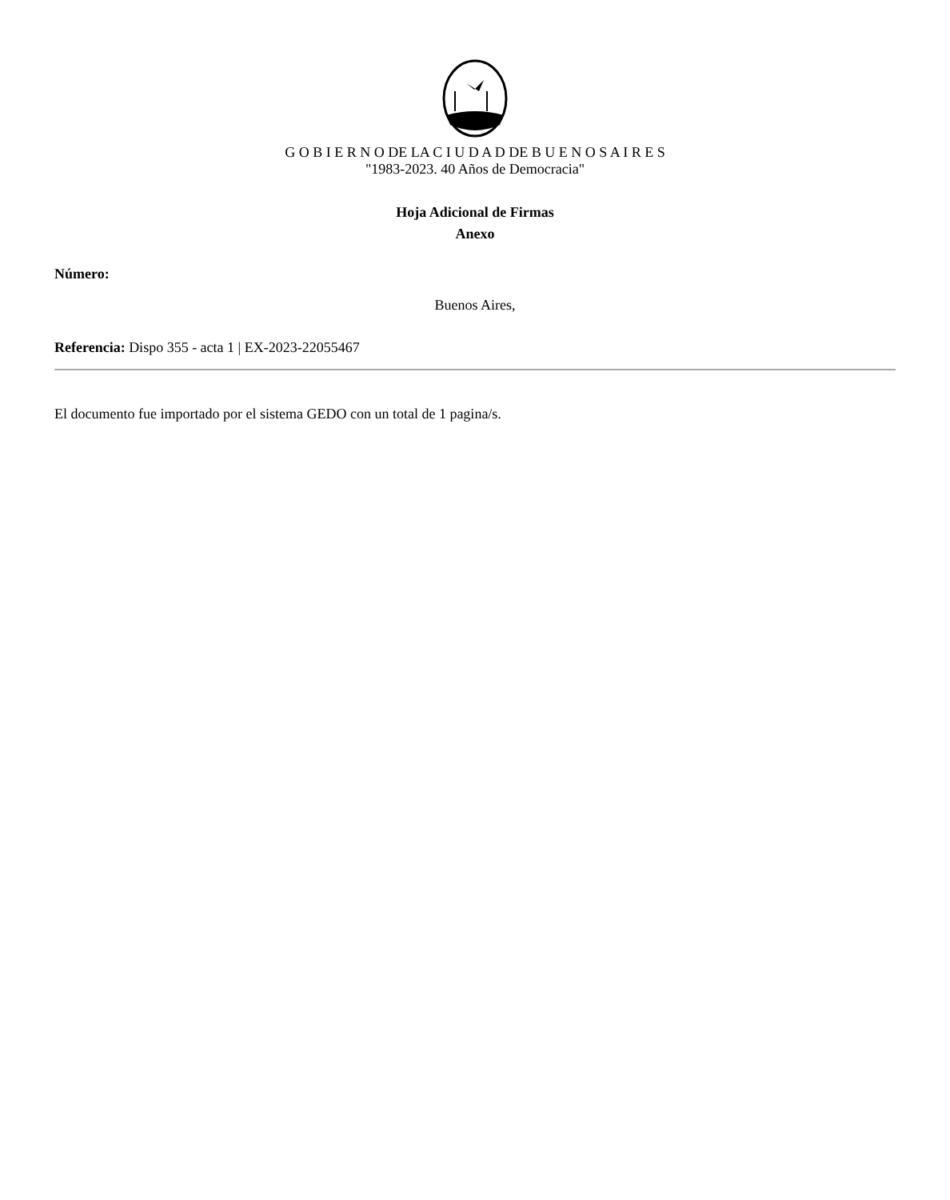G O B I E R N O DE LA C I U D A D DE B U E N O S A I R E S
"1983-2023. 40 Años de Democracia"
Hoja Adicional de Firmas
Anexo
Número:
Buenos Aires,
Referencia: Dispo 355 - acta 1 | EX-2023-22055467
El documento fue importado por el sistema GEDO con un total de 1 pagina/s.